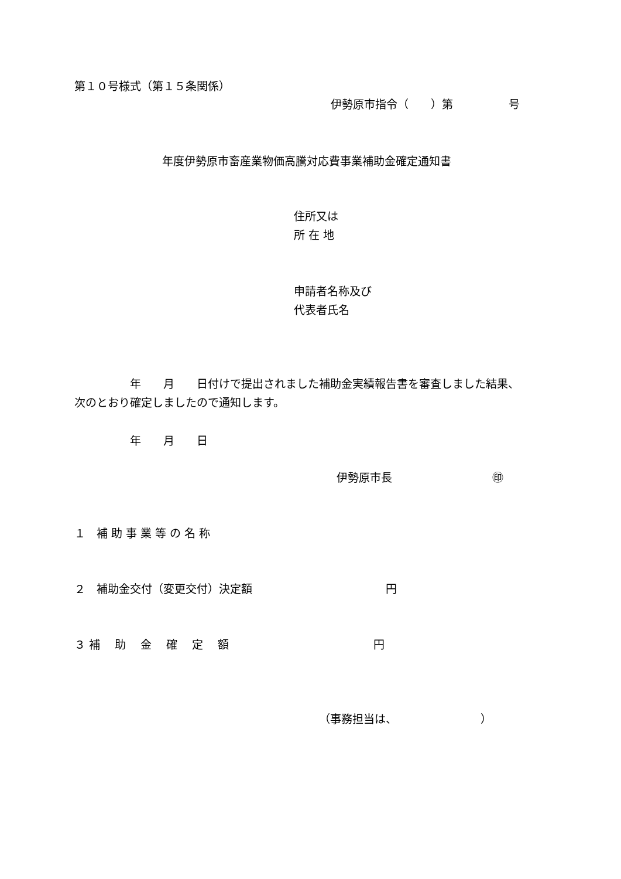第１０号様式（第１５条関係）
伊勢原市指令（　　）第　　　　　号
年度伊勢原市畜産業物価高騰対応費事業補助金確定通知書
住所又は
所 在 地
申請者名称及び
代表者氏名
　　　　　年　　月　　日付けで提出されました補助金実績報告書を審査しました結果、
次のとおり確定しましたので通知します。
　　　　　年　　月　　日
伊勢原市長　　　　　　　　　㊞
１　補 助 事 業 等 の 名 称
２　補助金交付（変更交付）決定額　　　　　　　　　　　　円
３ 補　 助　 金　 確　 定　 額　　　　　　　　　　　　　円
（事務担当は、　　　　　　　　）